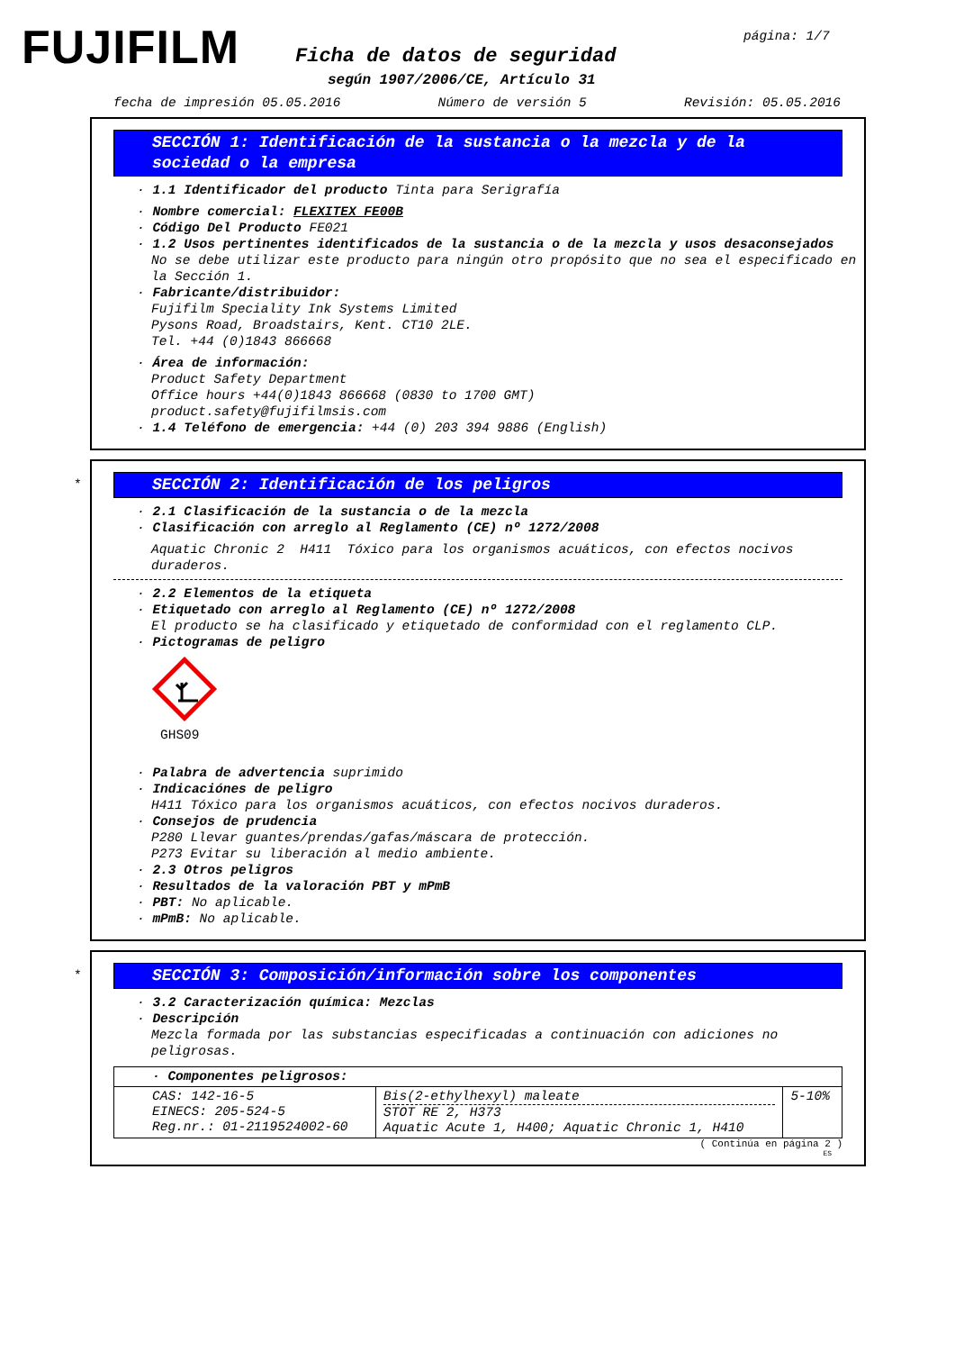FUJIFILM página: 1/7
Ficha de datos de seguridad
según 1907/2006/CE, Artículo 31
fecha de impresión 05.05.2016 Número de versión 5 Revisión: 05.05.2016
SECCIÓN 1: Identificación de la sustancia o la mezcla y de la sociedad o la empresa
· 1.1 Identificador del producto Tinta para Serigrafía
· Nombre comercial: FLEXITEX FE00B
· Código Del Producto FE021
· 1.2 Usos pertinentes identificados de la sustancia o de la mezcla y usos desaconsejados
No se debe utilizar este producto para ningún otro propósito que no sea el especificado en la Sección 1.
· Fabricante/distribuidor:
Fujifilm Speciality Ink Systems Limited
Pysons Road, Broadstairs, Kent. CT10 2LE.
Tel. +44 (0)1843 866668
· Área de información:
Product Safety Department
Office hours +44(0)1843 866668 (0830 to 1700 GMT)
product.safety@fujifilmsis.com
· 1.4 Teléfono de emergencia: +44 (0) 203 394 9886 (English)
*
SECCIÓN 2: Identificación de los peligros
· 2.1 Clasificación de la sustancia o de la mezcla
· Clasificación con arreglo al Reglamento (CE) nº 1272/2008
Aquatic Chronic 2 H411 Tóxico para los organismos acuáticos, con efectos nocivos duraderos.
· 2.2 Elementos de la etiqueta
· Etiquetado con arreglo al Reglamento (CE) nº 1272/2008
El producto se ha clasificado y etiquetado de conformidad con el reglamento CLP.
· Pictogramas de peligro
GHS09
· Palabra de advertencia suprimido
· Indicaciónes de peligro
H411 Tóxico para los organismos acuáticos, con efectos nocivos duraderos.
· Consejos de prudencia
P280 Llevar guantes/prendas/gafas/máscara de protección.
P273 Evitar su liberación al medio ambiente.
· 2.3 Otros peligros
· Resultados de la valoración PBT y mPmB
· PBT: No aplicable.
· mPmB: No aplicable.
*
SECCIÓN 3: Composición/información sobre los componentes
· 3.2 Caracterización química: Mezclas
· Descripción
Mezcla formada por las substancias especificadas a continuación con adiciones no peligrosas.
| · Componentes peligrosos: | | |
| CAS: 142-16-5 EINECS: 205-524-5 Reg.nr.: 01-2119524002-60 | Bis(2-ethylhexyl) maleate STOT RE 2, H373 Aquatic Acute 1, H400; Aquatic Chronic 1, H410 | 5-10% |
( Continúa en página 2 )
ES